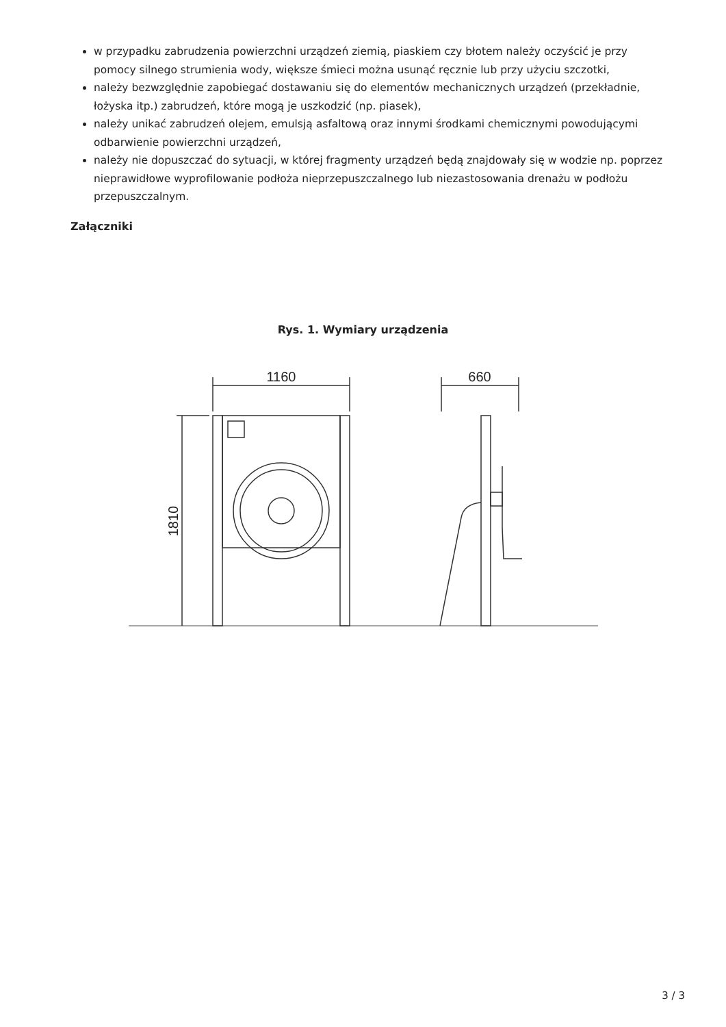w przypadku zabrudzenia powierzchni urządzeń ziemią, piaskiem czy błotem należy oczyścić je przy pomocy silnego strumienia wody, większe śmieci można usunąć ręcznie lub przy użyciu szczotki,
należy bezwzględnie zapobiegać dostawaniu się do elementów mechanicznych urządzeń (przekładnie, łożyska itp.) zabrudzeń, które mogą je uszkodzić (np. piasek),
należy unikać zabrudzeń olejem, emulsją asfaltową oraz innymi środkami chemicznymi powodującymi odbarwienie powierzchni urządzeń,
należy nie dopuszczać do sytuacji, w której fragmenty urządzeń będą znajdowały się w wodzie np. poprzez nieprawidłowe wyprofilowanie podłoża nieprzepuszczalnego lub niezastosowania drenażu w podłożu przepuszczalnym.
Załączniki
Rys. 1. Wymiary urządzenia
1160
660
1810
3 / 3